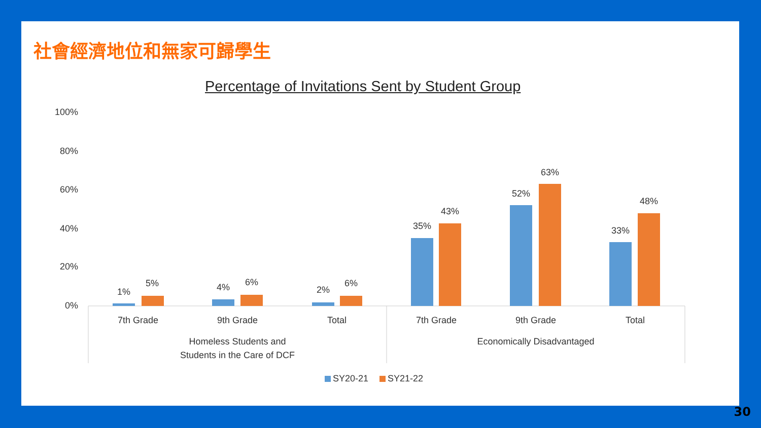社會經濟地位和無家可歸學生
Percentage of Invitations Sent by Student Group
100%
80%
60%
40%
20%
0%
1%
5%
4%
6%
2%
6%
35%
43%
52%
63%
33%
48%
7th Grade
9th Grade
Total
7th Grade
9th Grade
Total
Homeless Students and
Students in the Care of DCF
Economically Disadvantaged
SY20-21
SY21-22
30